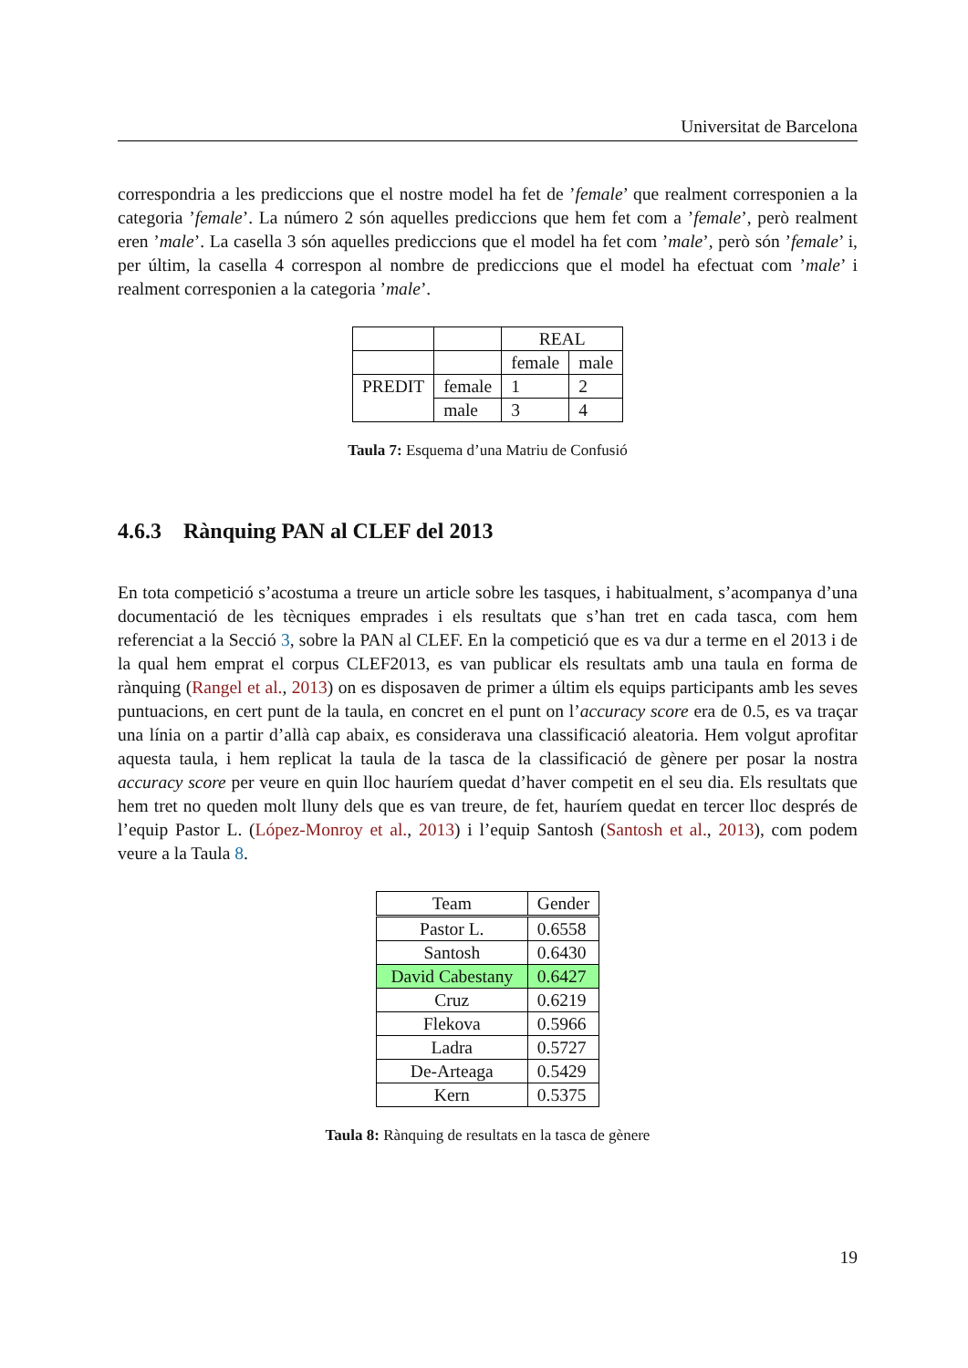Universitat de Barcelona
correspondria a les prediccions que el nostre model ha fet de ’female’ que realment corresponien a la categoria ’female’. La número 2 són aquelles prediccions que hem fet com a ’female’, però realment eren ’male’. La casella 3 són aquelles prediccions que el model ha fet com ’male’, però són ’female’ i, per últim, la casella 4 correspon al nombre de prediccions que el model ha efectuat com ’male’ i realment corresponien a la categoria ’male’.
| | | REAL | |
| | | female | male |
| PREDIT | female | 1 | 2 |
| | male | 3 | 4 |
Taula 7: Esquema d’una Matriu de Confusió
4.6.3 Rànquing PAN al CLEF del 2013
En tota competició s’acostuma a treure un article sobre les tasques, i habitualment, s’acompanya d’una documentació de les tècniques emprades i els resultats que s’han tret en cada tasca, com hem referenciat a la Secció 3, sobre la PAN al CLEF. En la competició que es va dur a terme en el 2013 i de la qual hem emprat el corpus CLEF2013, es van publicar els resultats amb una taula en forma de rànquing (Rangel et al., 2013) on es disposaven de primer a últim els equips participants amb les seves puntuacions, en cert punt de la taula, en concret en el punt on l’accuracy score era de 0.5, es va traçar una línia on a partir d’allà cap abaix, es considerava una classificació aleatoria. Hem volgut aprofitar aquesta taula, i hem replicat la taula de la tasca de la classificació de gènere per posar la nostra accuracy score per veure en quin lloc hauríem quedat d’haver competit en el seu dia. Els resultats que hem tret no queden molt lluny dels que es van treure, de fet, hauríem quedat en tercer lloc després de l’equip Pastor L. (López-Monroy et al., 2013) i l’equip Santosh (Santosh et al., 2013), com podem veure a la Taula 8.
| Team | Gender |
| Pastor L. | 0.6558 |
| Santosh | 0.6430 |
| David Cabestany | 0.6427 |
| Cruz | 0.6219 |
| Flekova | 0.5966 |
| Ladra | 0.5727 |
| De-Arteaga | 0.5429 |
| Kern | 0.5375 |
Taula 8: Rànquing de resultats en la tasca de gènere
19